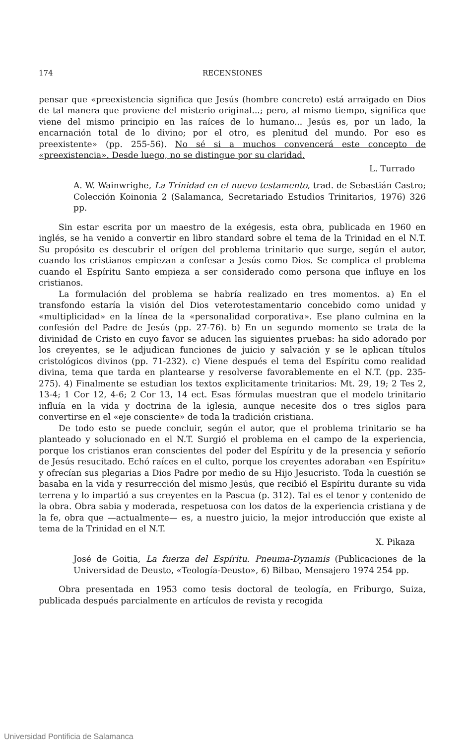174 RECENSIONES
pensar que «preexistencia significa que Jesús (hombre concreto) está arraigado en Dios de tal manera que proviene del misterio original...; pero, al mismo tiempo, significa que viene del mismo principio en las raíces de lo humano... Jesús es, por un lado, la encarnación total de lo divino; por el otro, es plenitud del mundo. Por eso es preexistente» (pp. 255-56). No sé si a muchos convencerá este concepto de «preexistencia». Desde luego, no se distingue por su claridad.
L. Turrado
A. W. Wainwrighe, La Trinidad en el nuevo testamento, trad. de Sebastián Castro; Colección Koinonia 2 (Salamanca, Secretariado Estudios Trinitarios, 1976) 326 pp.
Sin estar escrita por un maestro de la exégesis, esta obra, publicada en 1960 en inglés, se ha venido a convertir en libro standard sobre el tema de la Trinidad en el N.T. Su propósito es descubrir el orígen del problema trinitario que surge, según el autor, cuando los cristianos empiezan a confesar a Jesús como Dios. Se complica el problema cuando el Espíritu Santo empieza a ser considerado como persona que influye en los cristianos.
La formulación del problema se habría realizado en tres momentos. a) En el transfondo estaría la visión del Dios veterotestamentario concebido como unidad y «multiplicidad» en la línea de la «personalidad corporativa». Ese plano culmina en la confesión del Padre de Jesús (pp. 27-76). b) En un segundo momento se trata de la divinidad de Cristo en cuyo favor se aducen las siguientes pruebas: ha sido adorado por los creyentes, se le adjudican funciones de juicio y salvación y se le aplican títulos cristológicos divinos (pp. 71-232). c) Viene después el tema del Espíritu como realidad divina, tema que tarda en plantearse y resolverse favorablemente en el N.T. (pp. 235-275). 4) Finalmente se estudian los textos explicitamente trinitarios: Mt. 29, 19; 2 Tes 2, 13-4; 1 Cor 12, 4-6; 2 Cor 13, 14 ect. Esas fórmulas muestran que el modelo trinitario influía en la vida y doctrina de la iglesia, aunque necesite dos o tres siglos para convertirse en el «eje consciente» de toda la tradición cristiana.
De todo esto se puede concluir, según el autor, que el problema trinitario se ha planteado y solucionado en el N.T. Surgió el problema en el campo de la experiencia, porque los cristianos eran conscientes del poder del Espíritu y de la presencia y señorío de Jesús resucitado. Echó raíces en el culto, porque los creyentes adoraban «en Espíritu» y ofrecían sus plegarias a Dios Padre por medio de su Hijo Jesucristo. Toda la cuestión se basaba en la vida y resurrección del mismo Jesús, que recibió el Espíritu durante su vida terrena y lo impartió a sus creyentes en la Pascua (p. 312). Tal es el tenor y contenido de la obra. Obra sabia y moderada, respetuosa con los datos de la experiencia cristiana y de la fe, obra que —actualmente— es, a nuestro juicio, la mejor introducción que existe al tema de la Trinidad en el N.T.
X. Pikaza
José de Goitia, La fuerza del Espíritu. Pneuma-Dynamis (Publicaciones de la Universidad de Deusto, «Teología-Deusto», 6) Bilbao, Mensajero 1974 254 pp.
Obra presentada en 1953 como tesis doctoral de teología, en Friburgo, Suiza, publicada después parcialmente en artículos de revista y recogida
Universidad Pontificia de Salamanca